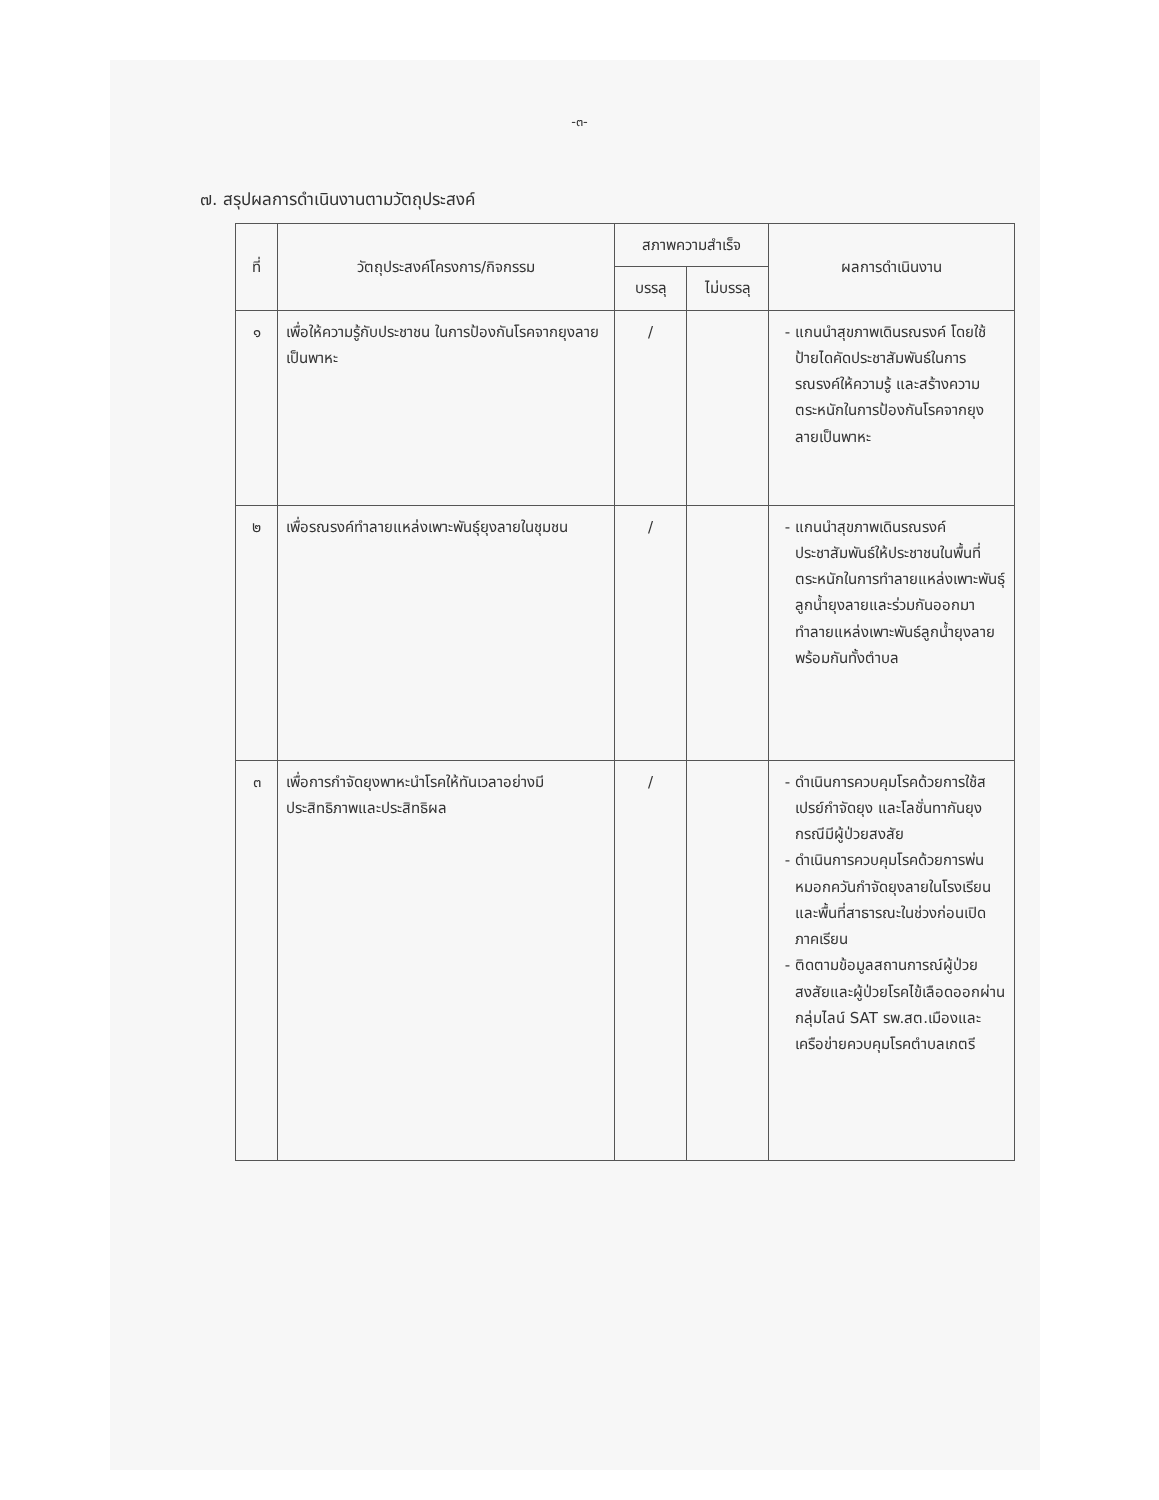-๓-
๗. สรุปผลการดำเนินงานตามวัตถุประสงค์
| ที่ | วัตถุประสงค์โครงการ/กิจกรรม | สภาพความสำเร็จ | | ผลการดำเนินงาน |
| --- | --- | --- | --- | --- |
| | | บรรลุ | ไม่บรรลุ | |
| ๑ | เพื่อให้ความรู้กับประชาชน ในการป้องกันโรคจากยุงลายเป็นพาหะ | / | | แกนนำสุขภาพเดินรณรงค์ โดยใช้ป้ายไดคัดประชาสัมพันธ์ในการรณรงค์ให้ความรู้ และสร้างความตระหนักในการป้องกันโรคจากยุงลายเป็นพาหะ |
| ๒ | เพื่อรณรงค์ทำลายแหล่งเพาะพันธุ์ยุงลายในชุมชน | / | | แกนนำสุขภาพเดินรณรงค์ประชาสัมพันธ์ให้ประชาชนในพื้นที่ตระหนักในการทำลายแหล่งเพาะพันธุ์ลูกน้ำยุงลายและร่วมกันออกมาทำลายแหล่งเพาะพันธ์ลูกน้ำยุงลายพร้อมกันทั้งตำบล |
| ๓ | เพื่อการกำจัดยุงพาหะนำโรคให้ทันเวลาอย่างมีประสิทธิภาพและประสิทธิผล | / | | ดำเนินการควบคุมโรคด้วยการใช้สเปรย์กำจัดยุง และโลชั่นทากันยุง กรณีมีผู้ป่วยสงสัย ดำเนินการควบคุมโรคด้วยการพ่นหมอกควันกำจัดยุงลายในโรงเรียนและพื้นที่สาธารณะในช่วงก่อนเปิดภาคเรียน ติดตามข้อมูลสถานการณ์ผู้ป่วยสงสัยและผู้ป่วยโรคไข้เลือดออกผ่านกลุ่มไลน์ SAT รพ.สต.เมืองและเครือข่ายควบคุมโรคตำบลเกตรี |